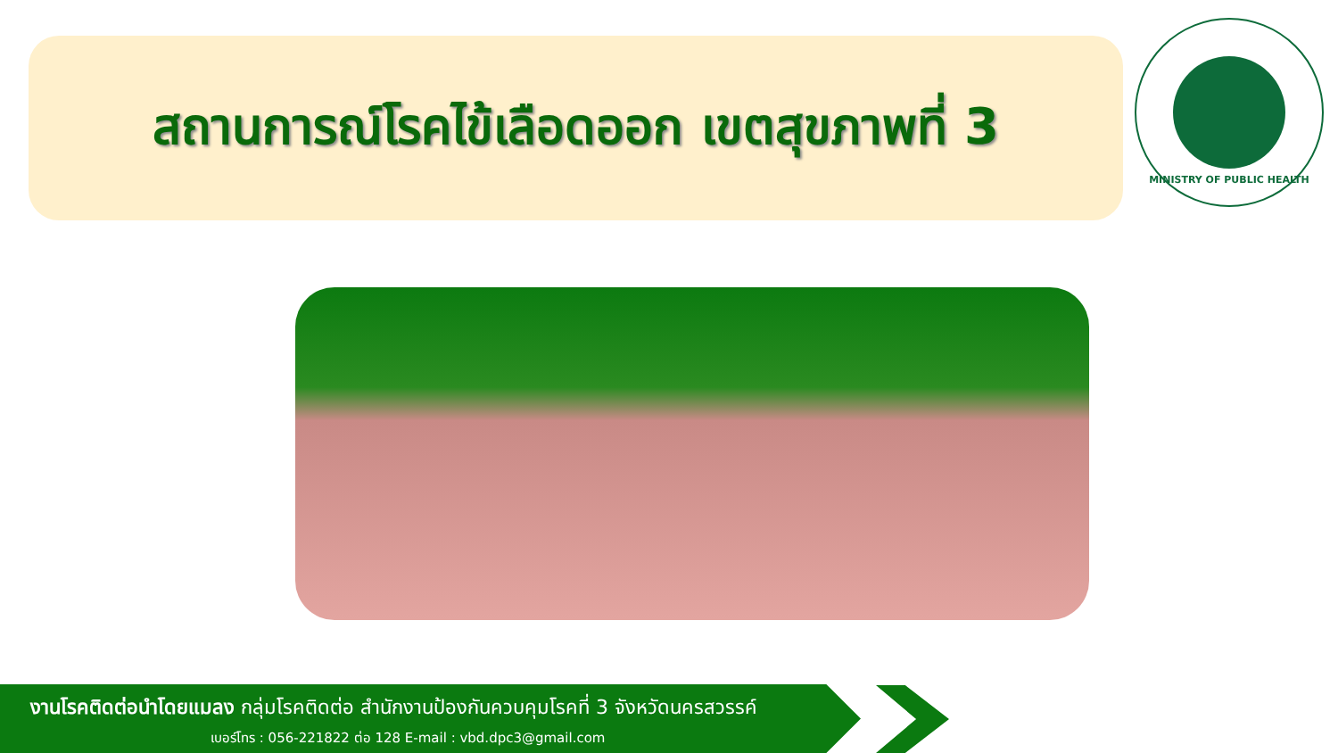สถานการณ์โรคไข้เลือดออก เขตสุขภาพที่ 3
MINISTRY OF PUBLIC HEALTH
งานโรคติดต่อนำโดยแมลง กลุ่มโรคติดต่อ สำนักงานป้องกันควบคุมโรคที่ 3 จังหวัดนครสวรรค์
เบอร์โทร : 056-221822 ต่อ 128 E-mail : vbd.dpc3@gmail.com